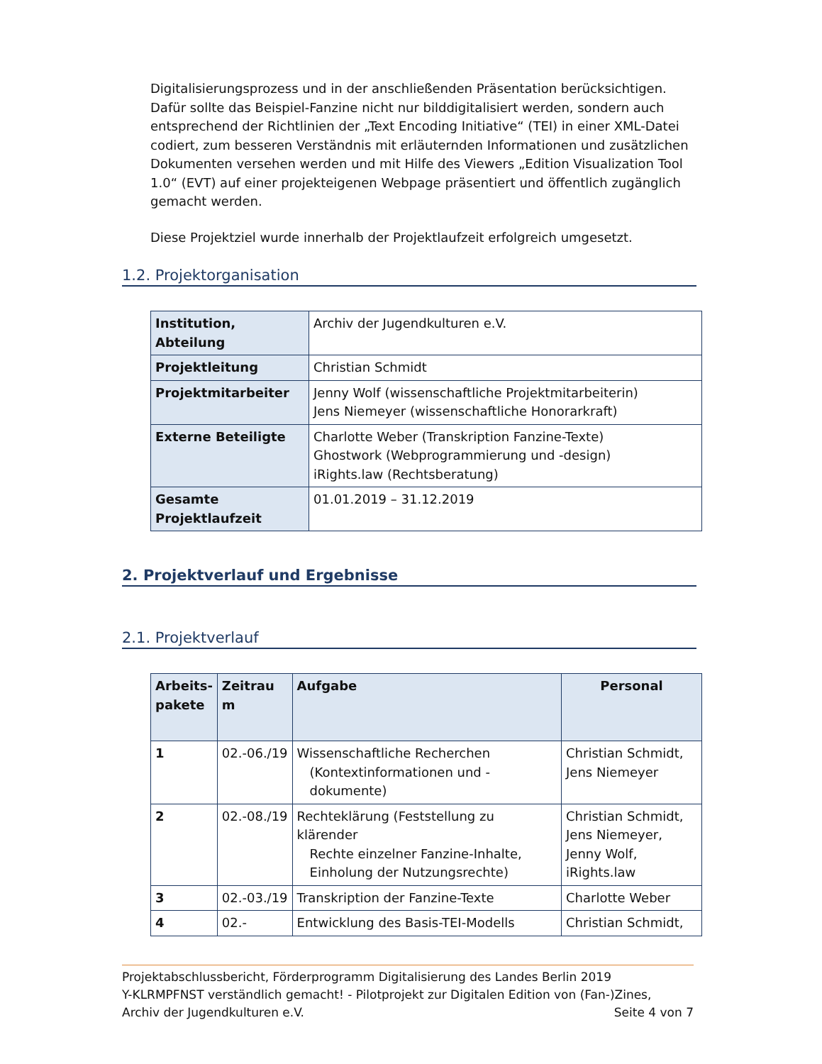Digitalisierungsprozess und in der anschließenden Präsentation berücksichtigen. Dafür sollte das Beispiel-Fanzine nicht nur bilddigitalisiert werden, sondern auch entsprechend der Richtlinien der „Text Encoding Initiative“ (TEI) in einer XML-Datei codiert, zum besseren Verständnis mit erläuternden Informationen und zusätzlichen Dokumenten versehen werden und mit Hilfe des Viewers „Edition Visualization Tool 1.0“ (EVT) auf einer projekteigenen Webpage präsentiert und öffentlich zugänglich gemacht werden.
Diese Projektziel wurde innerhalb der Projektlaufzeit erfolgreich umgesetzt.
1.2. Projektorganisation
| Institution, Abteilung | Archiv der Jugendkulturen e.V. |
| Projektleitung | Christian Schmidt |
| Projektmitarbeiter | Jenny Wolf (wissenschaftliche Projektmitarbeiterin) Jens Niemeyer (wissenschaftliche Honorarkraft) |
| Externe Beteiligte | Charlotte Weber (Transkription Fanzine-Texte) Ghostwork (Webprogrammierung und -design) iRights.law (Rechtsberatung) |
| Gesamte Projektlaufzeit | 01.01.2019 – 31.12.2019 |
2. Projektverlauf und Ergebnisse
2.1. Projektverlauf
| Arbeits-pakete | Zeitrau m | Aufgabe | Personal |
| --- | --- | --- | --- |
| 1 | 02.-06./19 | Wissenschaftliche Recherchen (Kontextinformationen und -dokumente) | Christian Schmidt, Jens Niemeyer |
| 2 | 02.-08./19 | Rechteklärung (Feststellung zu klärender Rechte einzelner Fanzine-Inhalte, Einholung der Nutzungsrechte) | Christian Schmidt, Jens Niemeyer, Jenny Wolf, iRights.law |
| 3 | 02.-03./19 | Transkription der Fanzine-Texte | Charlotte Weber |
| 4 | 02.- | Entwicklung des Basis-TEI-Modells | Christian Schmidt, |
Projektabschlussbericht, Förderprogramm Digitalisierung des Landes Berlin 2019
Y-KLRMPFNST verständlich gemacht! - Pilotprojekt zur Digitalen Edition von (Fan-)Zines,
Archiv der Jugendkulturen e.V. Seite 4 von 7